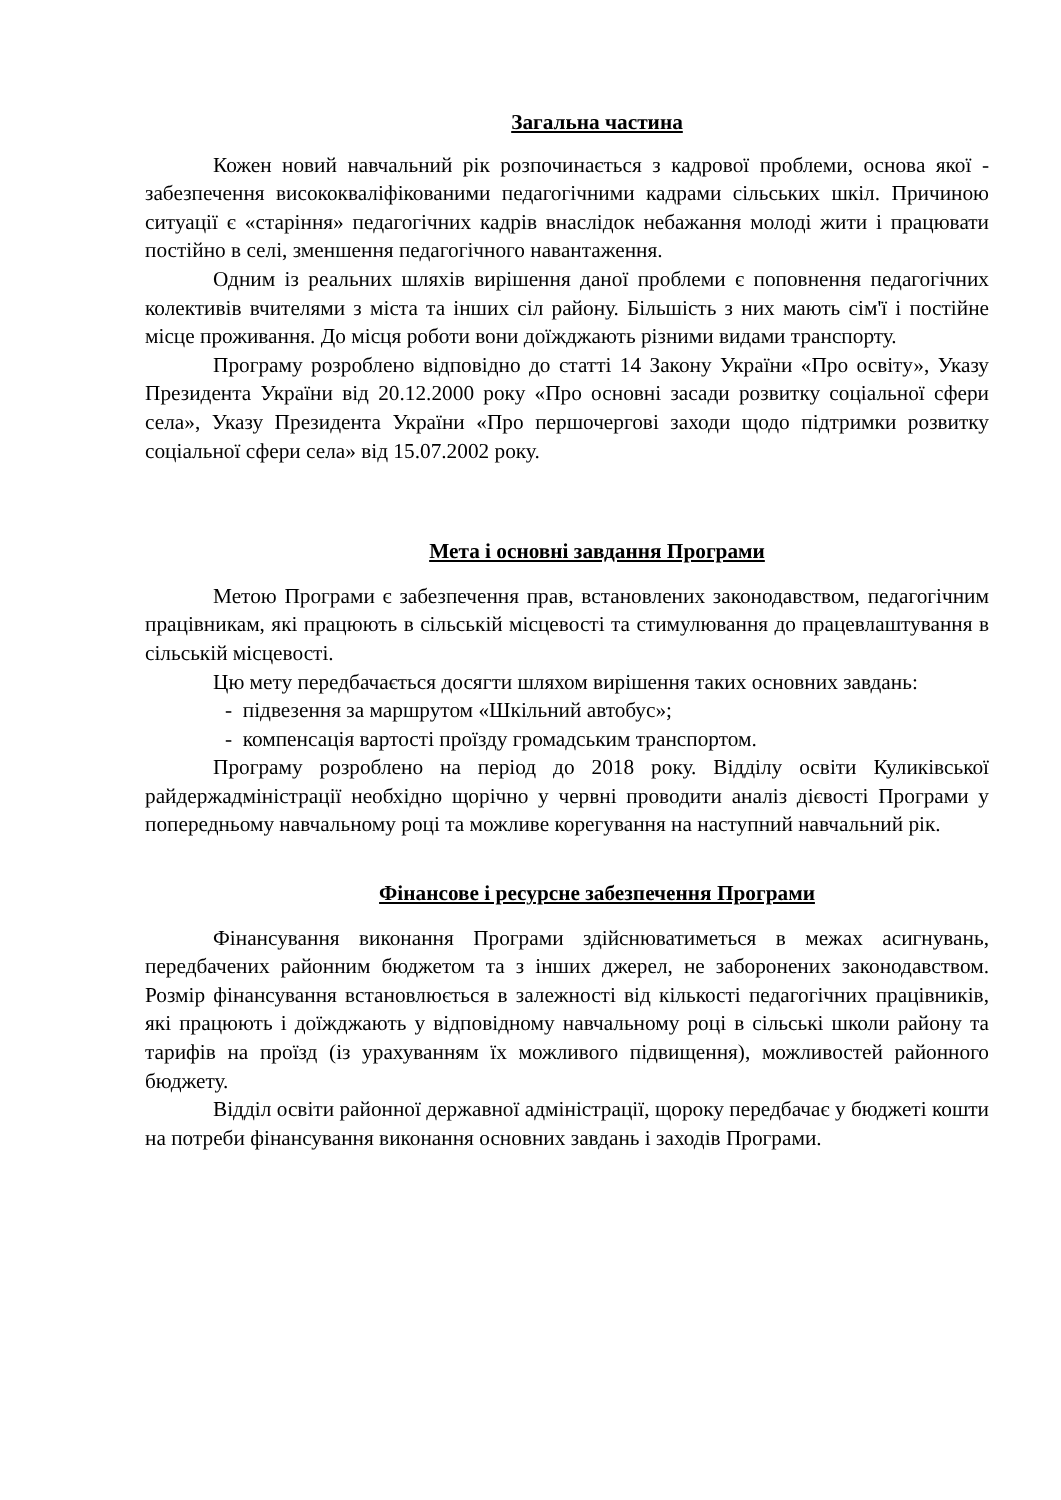Загальна частина
Кожен новий навчальний рік розпочинається з кадрової проблеми, основа якої - забезпечення висококваліфікованими педагогічними кадрами сільських шкіл. Причиною ситуації є «старіння» педагогічних кадрів внаслідок небажання молоді жити і працювати постійно в селі, зменшення педагогічного навантаження.
Одним із реальних шляхів вирішення даної проблеми є поповнення педагогічних колективів вчителями з міста та інших сіл району. Більшість з них мають сім'ї і постійне місце проживання. До місця роботи вони доїжджають різними видами транспорту.
Програму розроблено відповідно до статті 14 Закону України «Про освіту», Указу Президента України від 20.12.2000 року «Про основні засади розвитку соціальної сфери села», Указу Президента України «Про першочергові заходи щодо підтримки розвитку соціальної сфери села» від 15.07.2002 року.
Мета і основні завдання Програми
Метою Програми є забезпечення прав, встановлених законодавством, педагогічним працівникам, які працюють в сільській місцевості та стимулювання до працевлаштування в сільській місцевості.
Цю мету передбачається досягти шляхом вирішення таких основних завдань:
- підвезення за маршрутом «Шкільний автобус»;
- компенсація вартості проїзду громадським транспортом.
Програму розроблено на період до 2018 року. Відділу освіти Куликівської райдержадміністрації необхідно щорічно у червні проводити аналіз дієвості Програми у попередньому навчальному році та можливе корегування на наступний навчальний рік.
Фінансове і ресурсне забезпечення Програми
Фінансування виконання Програми здійснюватиметься в межах асигнувань, передбачених районним бюджетом та з інших джерел, не заборонених законодавством. Розмір фінансування встановлюється в залежності від кількості педагогічних працівників, які працюють і доїжджають у відповідному навчальному році в сільські школи району та тарифів на проїзд (із урахуванням їх можливого підвищення), можливостей районного бюджету.
Відділ освіти районної державної адміністрації, щороку передбачає у бюджеті кошти на потреби фінансування виконання основних завдань і заходів Програми.